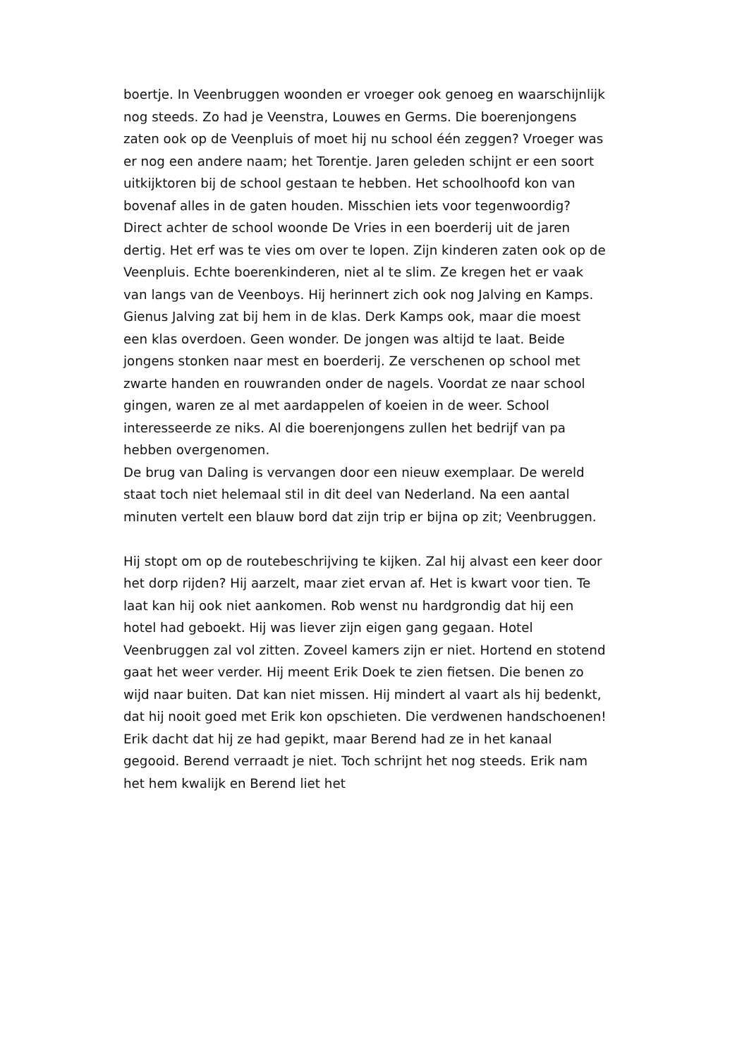boertje. In Veenbruggen woonden er vroeger ook genoeg en waarschijnlijk nog steeds. Zo had je Veenstra, Louwes en Germs. Die boerenjongens zaten ook op de Veenpluis of moet hij nu school één zeggen? Vroeger was er nog een andere naam; het Torentje. Jaren geleden schijnt er een soort uitkijktoren bij de school gestaan te hebben. Het schoolhoofd kon van bovenaf alles in de gaten houden. Misschien iets voor tegenwoordig? Direct achter de school woonde De Vries in een boerderij uit de jaren dertig. Het erf was te vies om over te lopen. Zijn kinderen zaten ook op de Veenpluis. Echte boerenkinderen, niet al te slim. Ze kregen het er vaak van langs van de Veenboys. Hij herinnert zich ook nog Jalving en Kamps. Gienus Jalving zat bij hem in de klas. Derk Kamps ook, maar die moest een klas overdoen. Geen wonder. De jongen was altijd te laat. Beide jongens stonken naar mest en boerderij. Ze verschenen op school met zwarte handen en rouwranden onder de nagels. Voordat ze naar school gingen, waren ze al met aardappelen of koeien in de weer. School interesseerde ze niks. Al die boerenjongens zullen het bedrijf van pa hebben overgenomen.
De brug van Daling is vervangen door een nieuw exemplaar. De wereld staat toch niet helemaal stil in dit deel van Nederland. Na een aantal minuten vertelt een blauw bord dat zijn trip er bijna op zit; Veenbruggen.
Hij stopt om op de routebeschrijving te kijken. Zal hij alvast een keer door het dorp rijden? Hij aarzelt, maar ziet ervan af. Het is kwart voor tien. Te laat kan hij ook niet aankomen. Rob wenst nu hardgrondig dat hij een hotel had geboekt. Hij was liever zijn eigen gang gegaan. Hotel Veenbruggen zal vol zitten. Zoveel kamers zijn er niet. Hortend en stotend gaat het weer verder. Hij meent Erik Doek te zien fietsen. Die benen zo wijd naar buiten. Dat kan niet missen. Hij mindert al vaart als hij bedenkt, dat hij nooit goed met Erik kon opschieten. Die verdwenen handschoenen! Erik dacht dat hij ze had gepikt, maar Berend had ze in het kanaal gegooid. Berend verraadt je niet. Toch schrijnt het nog steeds. Erik nam het hem kwalijk en Berend liet het